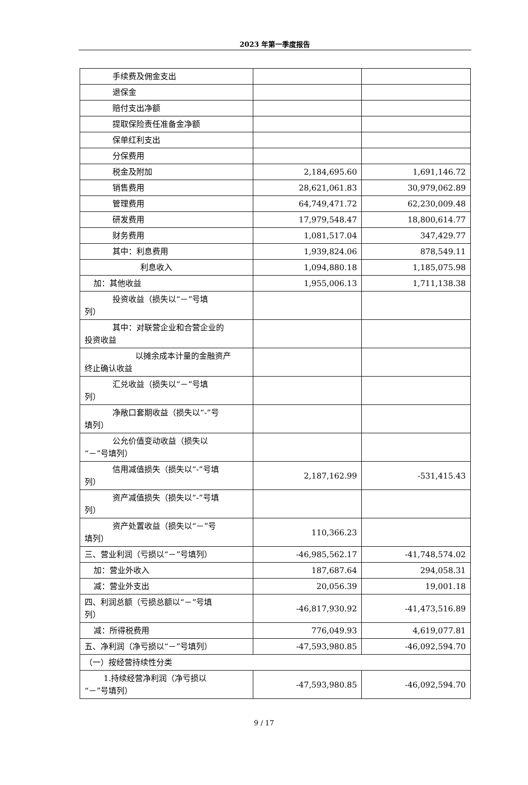2023 年第一季度报告
| 手续费及佣金支出 | | |
| 退保金 | | |
| 赔付支出净额 | | |
| 提取保险责任准备金净额 | | |
| 保单红利支出 | | |
| 分保费用 | | |
| 税金及附加 | 2,184,695.60 | 1,691,146.72 |
| 销售费用 | 28,621,061.83 | 30,979,062.89 |
| 管理费用 | 64,749,471.72 | 62,230,009.48 |
| 研发费用 | 17,979,548.47 | 18,800,614.77 |
| 财务费用 | 1,081,517.04 | 347,429.77 |
| 其中：利息费用 | 1,939,824.06 | 878,549.11 |
| 利息收入 | 1,094,880.18 | 1,185,075.98 |
| 加：其他收益 | 1,955,006.13 | 1,711,138.38 |
| 投资收益（损失以“－”号填 列） | | |
| 其中：对联营企业和合营企业的 投资收益 | | |
| 以摊余成本计量的金融资产 终止确认收益 | | |
| 汇兑收益（损失以“－”号填 列） | | |
| 净敞口套期收益（损失以“-”号 填列） | | |
| 公允价值变动收益（损失以 “－”号填列） | | |
| 信用减值损失（损失以“-”号填 列） | 2,187,162.99 | -531,415.43 |
| 资产减值损失（损失以“-”号填 列） | | |
| 资产处置收益（损失以“－”号 填列） | 110,366.23 | |
| 三、营业利润（亏损以“－”号填列） | -46,985,562.17 | -41,748,574.02 |
| 加：营业外收入 | 187,687.64 | 294,058.31 |
| 减：营业外支出 | 20,056.39 | 19,001.18 |
| 四、利润总额（亏损总额以“－”号填 列） | -46,817,930.92 | -41,473,516.89 |
| 减：所得税费用 | 776,049.93 | 4,619,077.81 |
| 五、净利润（净亏损以“－”号填列） | -47,593,980.85 | -46,092,594.70 |
| （一）按经营持续性分类 | | |
| 1.持续经营净利润（净亏损以 “－”号填列） | -47,593,980.85 | -46,092,594.70 |
9 / 17